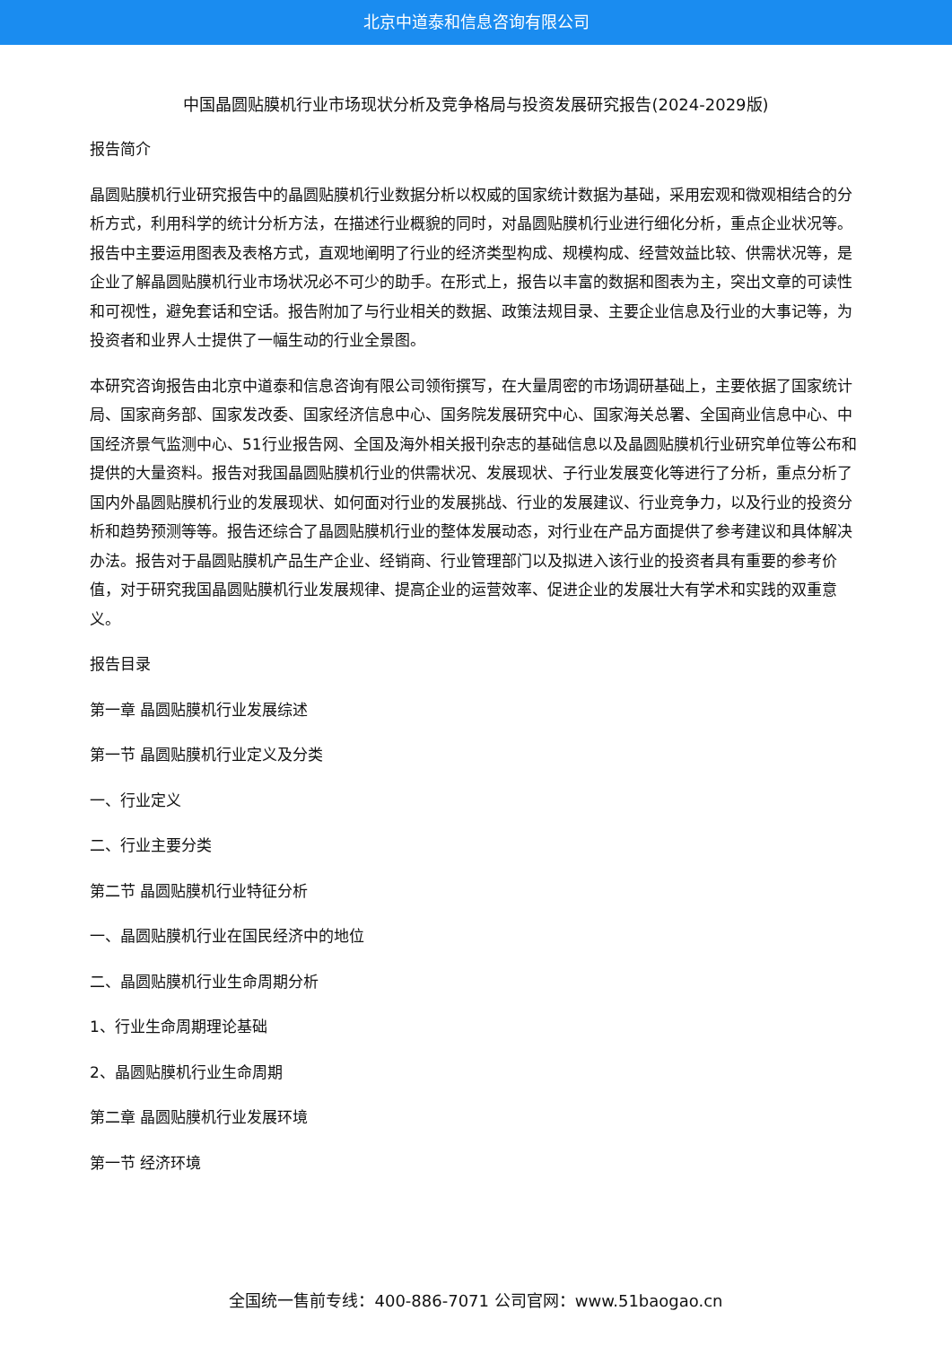北京中道泰和信息咨询有限公司
中国晶圆贴膜机行业市场现状分析及竞争格局与投资发展研究报告(2024-2029版)
报告简介
晶圆贴膜机行业研究报告中的晶圆贴膜机行业数据分析以权威的国家统计数据为基础，采用宏观和微观相结合的分析方式，利用科学的统计分析方法，在描述行业概貌的同时，对晶圆贴膜机行业进行细化分析，重点企业状况等。报告中主要运用图表及表格方式，直观地阐明了行业的经济类型构成、规模构成、经营效益比较、供需状况等，是企业了解晶圆贴膜机行业市场状况必不可少的助手。在形式上，报告以丰富的数据和图表为主，突出文章的可读性和可视性，避免套话和空话。报告附加了与行业相关的数据、政策法规目录、主要企业信息及行业的大事记等，为投资者和业界人士提供了一幅生动的行业全景图。
本研究咨询报告由北京中道泰和信息咨询有限公司领衔撰写，在大量周密的市场调研基础上，主要依据了国家统计局、国家商务部、国家发改委、国家经济信息中心、国务院发展研究中心、国家海关总署、全国商业信息中心、中国经济景气监测中心、51行业报告网、全国及海外相关报刊杂志的基础信息以及晶圆贴膜机行业研究单位等公布和提供的大量资料。报告对我国晶圆贴膜机行业的供需状况、发展现状、子行业发展变化等进行了分析，重点分析了国内外晶圆贴膜机行业的发展现状、如何面对行业的发展挑战、行业的发展建议、行业竞争力，以及行业的投资分析和趋势预测等等。报告还综合了晶圆贴膜机行业的整体发展动态，对行业在产品方面提供了参考建议和具体解决办法。报告对于晶圆贴膜机产品生产企业、经销商、行业管理部门以及拟进入该行业的投资者具有重要的参考价值，对于研究我国晶圆贴膜机行业发展规律、提高企业的运营效率、促进企业的发展壮大有学术和实践的双重意义。
报告目录
第一章 晶圆贴膜机行业发展综述
第一节 晶圆贴膜机行业定义及分类
一、行业定义
二、行业主要分类
第二节 晶圆贴膜机行业特征分析
一、晶圆贴膜机行业在国民经济中的地位
二、晶圆贴膜机行业生命周期分析
1、行业生命周期理论基础
2、晶圆贴膜机行业生命周期
第二章 晶圆贴膜机行业发展环境
第一节 经济环境
全国统一售前专线：400-886-7071 公司官网：www.51baogao.cn